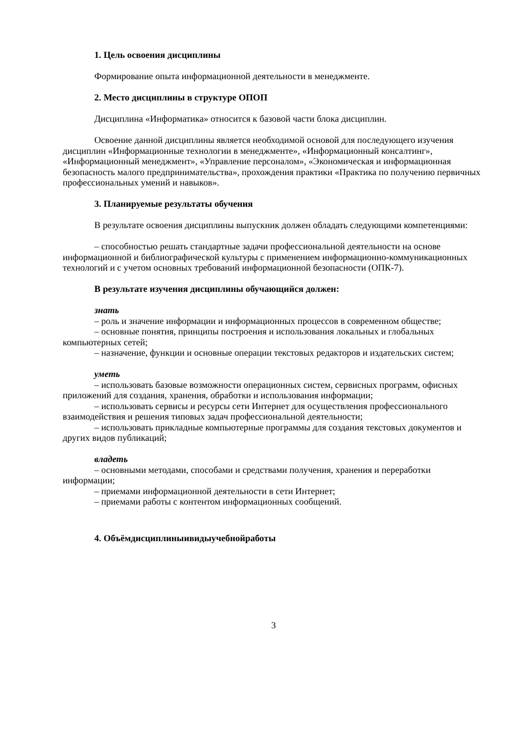1. Цель освоения дисциплины
Формирование опыта информационной деятельности в менеджменте.
2. Место дисциплины в структуре ОПОП
Дисциплина «Информатика» относится к базовой части блока дисциплин.
Освоение данной дисциплины является необходимой основой для последующего изучения дисциплин «Информационные технологии в менеджменте», «Информационный консалтинг», «Информационный менеджмент», «Управление персоналом», «Экономическая и информационная безопасность малого предпринимательства», прохождения практики «Практика по получению первичных профессиональных умений и навыков».
3. Планируемые результаты обучения
В результате освоения дисциплины выпускник должен обладать следующими компетенциями:
– способностью решать стандартные задачи профессиональной деятельности на основе информационной и библиографической культуры с применением информационно-коммуникационных технологий и с учетом основных требований информационной безопасности (ОПК-7).
В результате изучения дисциплины обучающийся должен:
знать
– роль и значение информации и информационных процессов в современном обществе;
– основные понятия, принципы построения и использования локальных и глобальных компьютерных сетей;
– назначение, функции и основные операции текстовых редакторов и издательских систем;
уметь
– использовать базовые возможности операционных систем, сервисных программ, офисных приложений для создания, хранения, обработки и использования информации;
– использовать сервисы и ресурсы сети Интернет для осуществления профессионального взаимодействия и решения типовых задач профессиональной деятельности;
– использовать прикладные компьютерные программы для создания текстовых документов и других видов публикаций;
владеть
– основными методами, способами и средствами получения, хранения и переработки информации;
– приемами информационной деятельности в сети Интернет;
– приемами работы с контентом информационных сообщений.
4. Объёмдисциплиныивидыучебнойработы
3